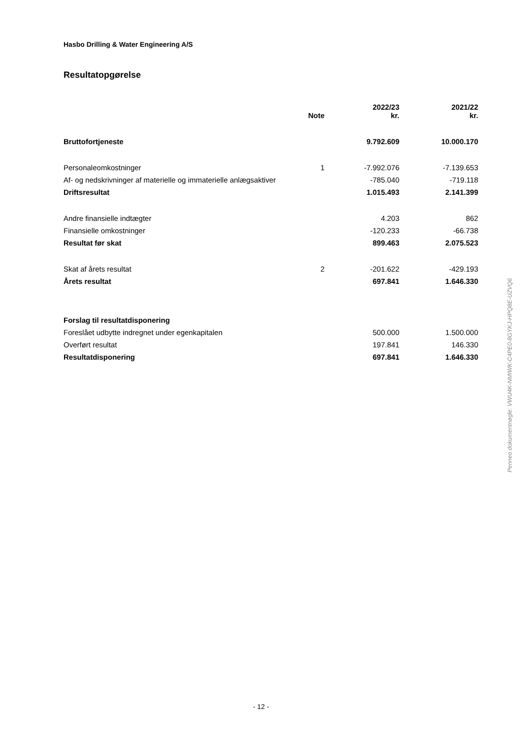Hasbo Drilling & Water Engineering A/S
Resultatopgørelse
| | Note | 2022/23 kr. | 2021/22 kr. |
| --- | --- | --- | --- |
| Bruttofortjeneste | | 9.792.609 | 10.000.170 |
| Personaleomkostninger | 1 | -7.992.076 | -7.139.653 |
| Af- og nedskrivninger af materielle og immaterielle anlægsaktiver | | -785.040 | -719.118 |
| Driftsresultat | | 1.015.493 | 2.141.399 |
| Andre finansielle indtægter | | 4.203 | 862 |
| Finansielle omkostninger | | -120.233 | -66.738 |
| Resultat før skat | | 899.463 | 2.075.523 |
| Skat af årets resultat | 2 | -201.622 | -429.193 |
| Årets resultat | | 697.841 | 1.646.330 |
| Forslag til resultatdisponering | | | |
| Foreslået udbytte indregnet under egenkapitalen | | 500.000 | 1.500.000 |
| Overført resultat | | 197.841 | 146.330 |
| Resultatdisponering | | 697.841 | 1.646.330 |
- 12 -
Penneo dokumentnøgle: VWU4K-NMIWK-C4PE0-8GYKJ-HPQ8E-UZVQ6